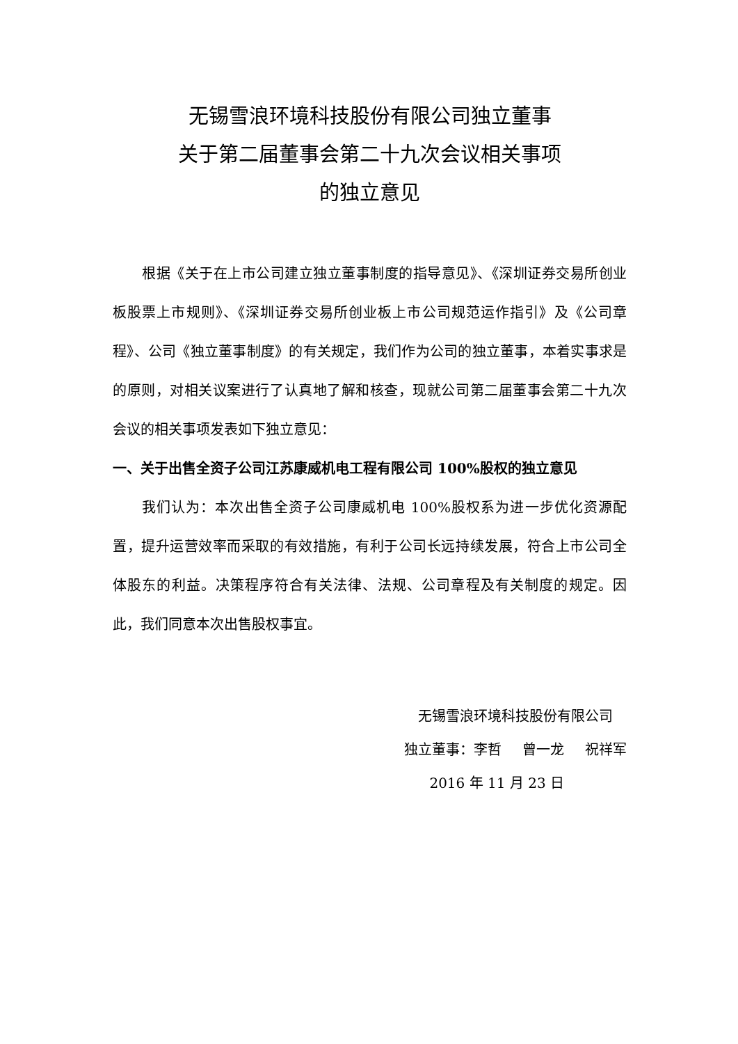无锡雪浪环境科技股份有限公司独立董事
关于第二届董事会第二十九次会议相关事项
的独立意见
根据《关于在上市公司建立独立董事制度的指导意见》、《深圳证券交易所创业板股票上市规则》、《深圳证券交易所创业板上市公司规范运作指引》及《公司章程》、公司《独立董事制度》的有关规定，我们作为公司的独立董事，本着实事求是的原则，对相关议案进行了认真地了解和核查，现就公司第二届董事会第二十九次会议的相关事项发表如下独立意见：
一、关于出售全资子公司江苏康威机电工程有限公司 100%股权的独立意见
我们认为：本次出售全资子公司康威机电 100%股权系为进一步优化资源配置，提升运营效率而采取的有效措施，有利于公司长远持续发展，符合上市公司全体股东的利益。决策程序符合有关法律、法规、公司章程及有关制度的规定。因此，我们同意本次出售股权事宜。
无锡雪浪环境科技股份有限公司
独立董事：李哲  曾一龙  祝祥军
2016 年 11 月 23 日